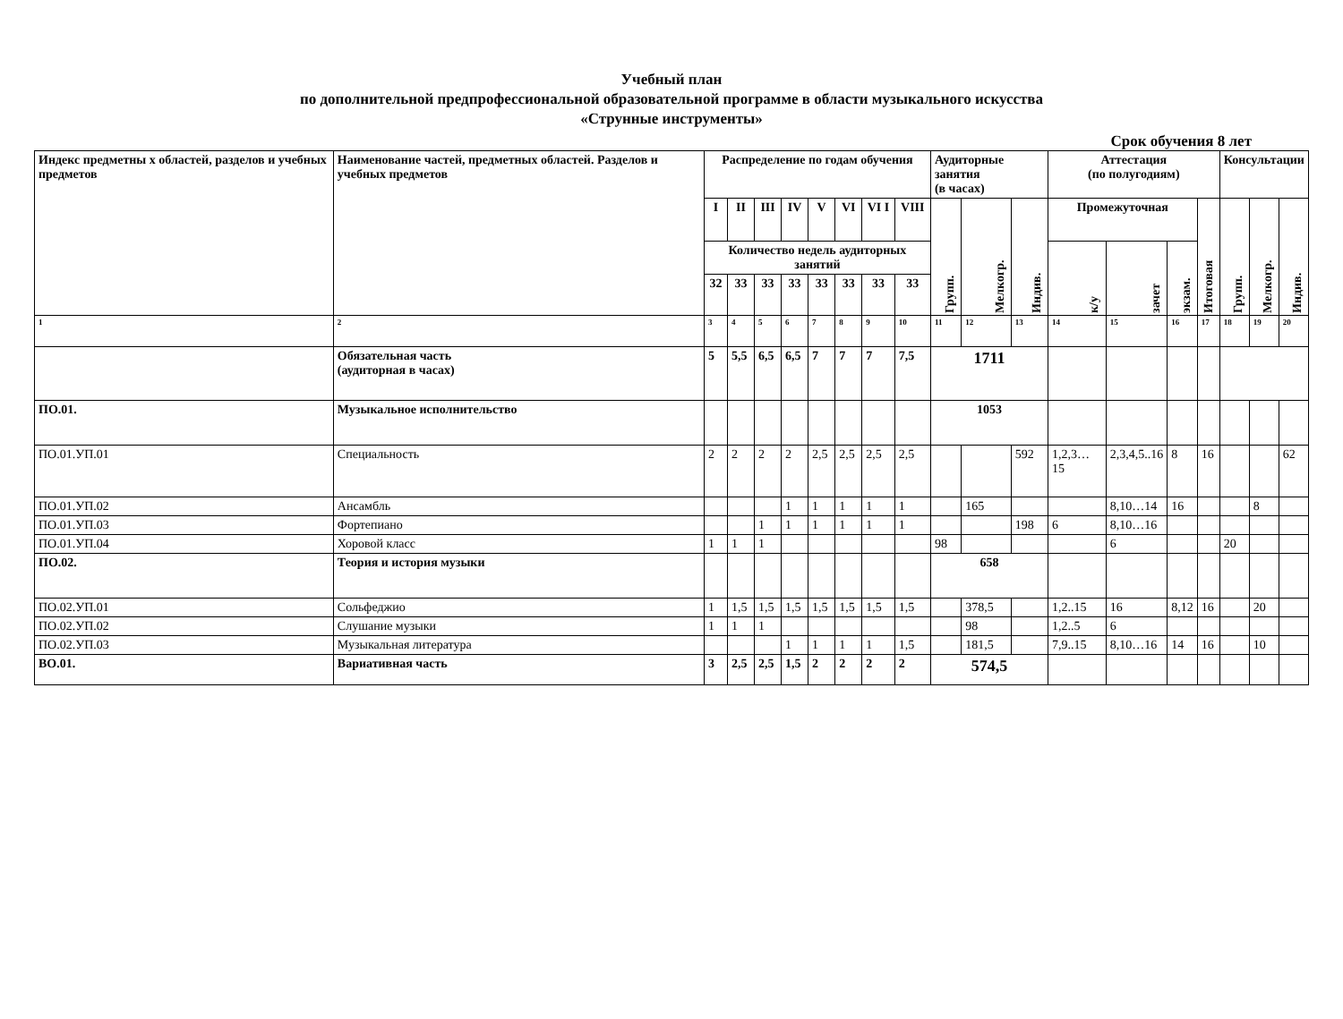Учебный план
по дополнительной предпрофессиональной образовательной программе в области музыкального искусства
«Струнные инструменты»
Срок обучения 8 лет
| Индекс предметны х областей, разделов и учебных предметов | Наименование частей, предметных областей. Разделов и учебных предметов | Распределение по годам обучения | | | | | | | | Аудиторные занятия (в часах) | | | Аттестация (по полугодиям) | | | | Консультации | | |
| --- | --- | --- | --- | --- | --- | --- | --- | --- | --- | --- | --- | --- | --- | --- | --- | --- | --- | --- | --- |
| | | I | II | III | IV | V | VI | VI I | VIII | Групп. | Мелкогр. | Индив. | Промежуточная | | | Итоговая | Групп. | Мелкогр. | Индив. |
| | | Количество недель аудиторных занятий | | | | | | | | | | | к/у | зачет | экзам. | | | | |
| | | 32 | 33 | 33 | 33 | 33 | 33 | 33 | 33 | | | | | | | | | | |
| 1 | 2 | 3 | 4 | 5 | 6 | 7 | 8 | 9 | 10 | 11 | 12 | 13 | 14 | 15 | 16 | 17 | 18 | 19 | 20 |
| | Обязательная часть (аудиторная в часах) | 5 | 5,5 | 6,5 | 6,5 | 7 | 7 | 7 | 7,5 | 1711 | | | | | | | | | |
| ПО.01. | Музыкальное исполнительство | | | | | | | | | 1053 | | | | | | | | | |
| ПО.01.УП.01 | Специальность | 2 | 2 | 2 | 2 | 2,5 | 2,5 | 2,5 | 2,5 | | | 592 | 1,2,3… 15 | 2,3,4,5..16 | 8 | 16 | | | 62 |
| ПО.01.УП.02 | Ансамбль | | | | 1 | 1 | 1 | 1 | 1 | | 165 | | | 8,10…14 | 16 | | | 8 | |
| ПО.01.УП.03 | Фортепиано | | | 1 | 1 | 1 | 1 | 1 | 1 | | | 198 | 6 | 8,10…16 | | | | | |
| ПО.01.УП.04 | Хоровой класс | 1 | 1 | 1 | | | | | | 98 | | | | 6 | | | 20 | | |
| ПО.02. | Теория и история музыки | | | | | | | | | 658 | | | | | | | | | |
| ПО.02.УП.01 | Сольфеджио | 1 | 1,5 | 1,5 | 1,5 | 1,5 | 1,5 | 1,5 | 1,5 | | 378,5 | | 1,2..15 | 16 | 8,12 | 16 | | 20 | |
| ПО.02.УП.02 | Слушание музыки | 1 | 1 | 1 | | | | | | | 98 | | 1,2..5 | 6 | | | | | |
| ПО.02.УП.03 | Музыкальная литература | | | | 1 | 1 | 1 | 1 | 1,5 | | 181,5 | | 7,9..15 | 8,10…16 | 14 | 16 | | 10 | |
| ВО.01. | Вариативная часть | 3 | 2,5 | 2,5 | 1,5 | 2 | 2 | 2 | 2 | 574,5 | | | | | | | | | |